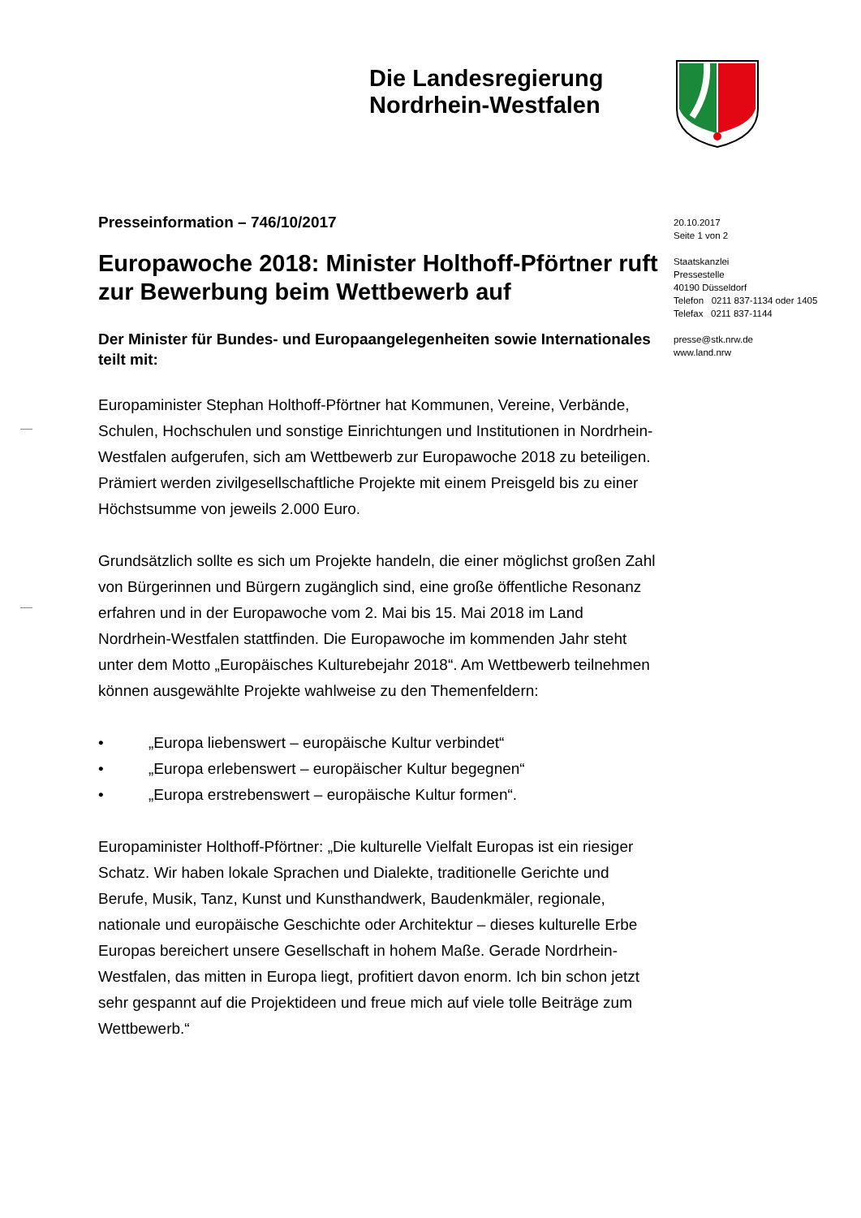Die Landesregierung
Nordrhein-Westfalen
20.10.2017
Seite 1 von 2
Staatskanzlei
Pressestelle
40190 Düsseldorf
Telefon 0211 837-1134 oder 1405
Telefax 0211 837-1144
presse@stk.nrw.de
www.land.nrw
Presseinformation – 746/10/2017
Europawoche 2018: Minister Holthoff-Pförtner ruft zur Bewerbung beim Wettbewerb auf
Der Minister für Bundes- und Europaangelegenheiten sowie Internationales teilt mit:
Europaminister Stephan Holthoff-Pförtner hat Kommunen, Vereine, Verbände, Schulen, Hochschulen und sonstige Einrichtungen und Institutionen in Nordrhein-Westfalen aufgerufen, sich am Wettbewerb zur Europawoche 2018 zu beteiligen. Prämiert werden zivilgesellschaftliche Projekte mit einem Preisgeld bis zu einer Höchstsumme von jeweils 2.000 Euro.
Grundsätzlich sollte es sich um Projekte handeln, die einer möglichst großen Zahl von Bürgerinnen und Bürgern zugänglich sind, eine große öffentliche Resonanz erfahren und in der Europawoche vom 2. Mai bis 15. Mai 2018 im Land Nordrhein-Westfalen stattfinden. Die Europawoche im kommenden Jahr steht unter dem Motto „Europäisches Kulturebejahr 2018“. Am Wettbewerb teilnehmen können ausgewählte Projekte wahlweise zu den Themenfeldern:
• „Europa liebenswert – europäische Kultur verbindet“
• „Europa erlebenswert – europäischer Kultur begegnen“
• „Europa erstrebenswert – europäische Kultur formen“.
Europaminister Holthoff-Pförtner: „Die kulturelle Vielfalt Europas ist ein riesiger Schatz. Wir haben lokale Sprachen und Dialekte, traditionelle Gerichte und Berufe, Musik, Tanz, Kunst und Kunsthandwerk, Baudenkmäler, regionale, nationale und europäische Geschichte oder Architektur – dieses kulturelle Erbe Europas bereichert unsere Gesellschaft in hohem Maße. Gerade Nordrhein-Westfalen, das mitten in Europa liegt, profitiert davon enorm. Ich bin schon jetzt sehr gespannt auf die Projektideen und freue mich auf viele tolle Beiträge zum Wettbewerb.“